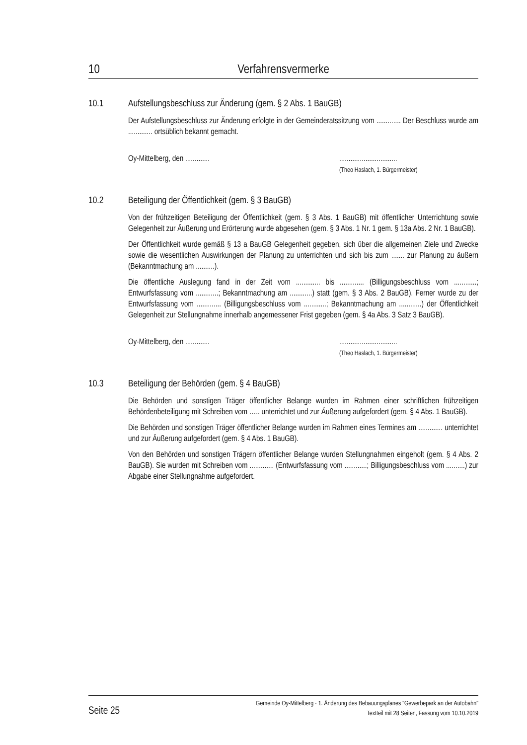10 Verfahrensvermerke
10.1 Aufstellungsbeschluss zur Änderung (gem. § 2 Abs. 1 BauGB)
Der Aufstellungsbeschluss zur Änderung erfolgte in der Gemeinderatssitzung vom ............. Der Beschluss wurde am ............. ortsüblich bekannt gemacht.
Oy-Mittelberg, den ............................................
(Theo Haslach, 1. Bürgermeister)
10.2 Beteiligung der Öffentlichkeit (gem. § 3 BauGB)
Von der frühzeitigen Beteiligung der Öffentlichkeit (gem. § 3 Abs. 1 BauGB) mit öffentlicher Unterrichtung sowie Gelegenheit zur Äußerung und Erörterung wurde abgesehen (gem. § 3 Abs. 1 Nr. 1 gem. § 13a Abs. 2 Nr. 1 BauGB).
Der Öffentlichkeit wurde gemäß § 13 a BauGB Gelegenheit gegeben, sich über die allgemeinen Ziele und Zwecke sowie die wesentlichen Auswirkungen der Planung zu unterrichten und sich bis zum ....... zur Planung zu äußern (Bekanntmachung am ..........).
Die öffentliche Auslegung fand in der Zeit vom ............. bis ............. (Billigungsbeschluss vom ............; Entwurfsfassung vom ............; Bekanntmachung am ............) statt (gem. § 3 Abs. 2 BauGB). Ferner wurde zu der Entwurfsfassung vom ............. (Billigungsbeschluss vom ............; Bekanntmachung am ............) der Öffentlichkeit Gelegenheit zur Stellungnahme innerhalb angemessener Frist gegeben (gem. § 4a Abs. 3 Satz 3 BauGB).
Oy-Mittelberg, den ............................................
(Theo Haslach, 1. Bürgermeister)
10.3 Beteiligung der Behörden (gem. § 4 BauGB)
Die Behörden und sonstigen Träger öffentlicher Belange wurden im Rahmen einer schriftlichen frühzeitigen Behördenbeteiligung mit Schreiben vom ….. unterrichtet und zur Äußerung aufgefordert (gem. § 4 Abs. 1 BauGB).
Die Behörden und sonstigen Träger öffentlicher Belange wurden im Rahmen eines Termines am ............. unterrichtet und zur Äußerung aufgefordert (gem. § 4 Abs. 1 BauGB).
Von den Behörden und sonstigen Trägern öffentlicher Belange wurden Stellungnahmen eingeholt (gem. § 4 Abs. 2 BauGB). Sie wurden mit Schreiben vom ............. (Entwurfsfassung vom ............; Billigungsbeschluss vom ..........) zur Abgabe einer Stellungnahme aufgefordert.
Seite 25 Gemeinde Oy-Mittelberg · 1. Änderung des Bebauungsplanes "Gewerbepark an der Autobahn"
Textteil mit 28 Seiten, Fassung vom 10.10.2019